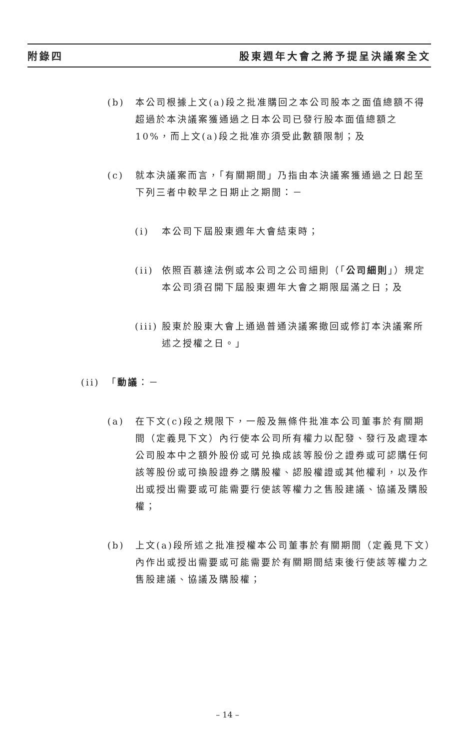附錄四 股東週年大會之將予提呈決議案全文
(b) 本公司根據上文(a)段之批准購回之本公司股本之面值總額不得超過於本決議案獲通過之日本公司已發行股本面值總額之10%，而上文(a)段之批准亦須受此數額限制；及
(c) 就本決議案而言，「有關期間」乃指由本決議案獲通過之日起至下列三者中較早之日期止之期間：－
(i) 本公司下屆股東週年大會結束時；
(ii) 依照百慕達法例或本公司之公司細則（「公司細則」）規定本公司須召開下屆股東週年大會之期限屆滿之日；及
(iii) 股東於股東大會上通過普通決議案撤回或修訂本決議案所述之授權之日。」
(ii) 「動議：－
(a) 在下文(c)段之規限下，一般及無條件批准本公司董事於有關期間（定義見下文）內行使本公司所有權力以配發、發行及處理本公司股本中之額外股份或可兑換成該等股份之證券或可認購任何該等股份或可換股證券之購股權、認股權證或其他權利，以及作出或授出需要或可能需要行使該等權力之售股建議、協議及購股權；
(b) 上文(a)段所述之批准授權本公司董事於有關期間（定義見下文）內作出或授出需要或可能需要於有關期間結束後行使該等權力之售股建議、協議及購股權；
– 14 –